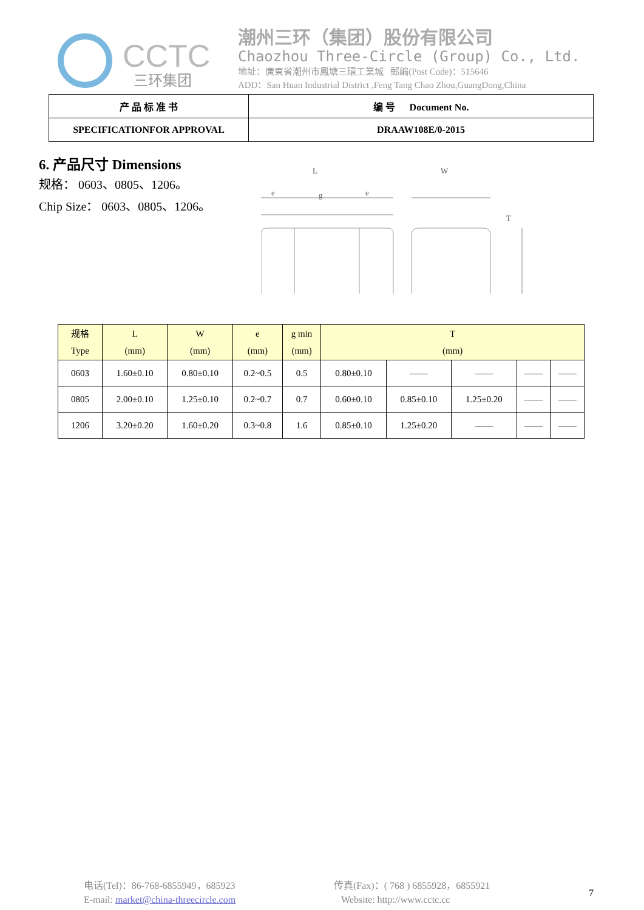CCTC
三环集团
潮州三环（集团）股份有限公司
Chaozhou Three-Circle (Group) Co., Ltd.
地址：廣東省潮州市鳳塘三環工業城 郵編(Post Code)：515646
ADD：San Huan Industrial District ,Feng Tang Chao Zhou,GuangDong,China
| 产 品 标 准 书 | 编 号 Document No. |
| SPECIFICATIONFOR APPROVAL | DRAAW108E/0-2015 |
6. 产品尺寸 Dimensions
规格： 0603、0805、1206。
Chip Size： 0603、0805、1206。
L
W
e
g
e
T
| 规格 Type | L (mm) | W (mm) | e (mm) | g min (mm) | T (mm) | | | | |
| 0603 | 1.60±0.10 | 0.80±0.10 | 0.2~0.5 | 0.5 | 0.80±0.10 | —— | —— | —— | —— |
| 0805 | 2.00±0.10 | 1.25±0.10 | 0.2~0.7 | 0.7 | 0.60±0.10 | 0.85±0.10 | 1.25±0.20 | —— | —— |
| 1206 | 3.20±0.20 | 1.60±0.20 | 0.3~0.8 | 1.6 | 0.85±0.10 | 1.25±0.20 | —— | —— | —— |
电话(Tel)：86-768-6855949，685923
E-mail: market@china-threecircle.com
传真(Fax)：( 768 ) 6855928，6855921
Website: http://www.cctc.cc
7